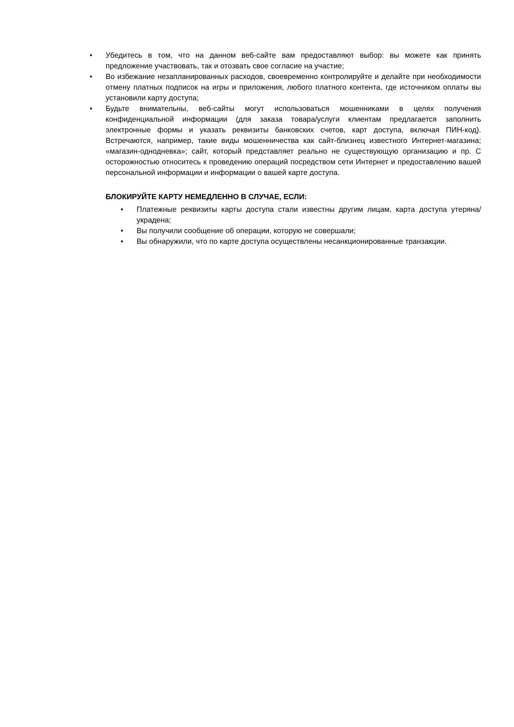• Убедитесь в том, что на данном веб-сайте вам предоставляют выбор: вы можете как принять предложение участвовать, так и отозвать свое согласие на участие;
• Во избежание незапланированных расходов, своевременно контролируйте и делайте при необходимости отмену платных подписок на игры и приложения, любого платного контента, где источником оплаты вы установили карту доступа;
• Будьте внимательны, веб-сайты могут использоваться мошенниками в целях получения конфиденциальной информации (для заказа товара/услуги клиентам предлагается заполнить электронные формы и указать реквизиты банковских счетов, карт доступа, включая ПИН-код). Встречаются, например, такие виды мошенничества как сайт-близнец известного Интернет-магазина; «магазин-однодневка»; сайт, который представляет реально не существующую организацию и пр. С осторожностью относитесь к проведению операций посредством сети Интернет и предоставлению вашей персональной информации и информации о вашей карте доступа.
БЛОКИРУЙТЕ КАРТУ НЕМЕДЛЕННО В СЛУЧАЕ, ЕСЛИ:
• Платежные реквизиты карты доступа стали известны другим лицам, карта доступа утеряна/украдена;
• Вы получили сообщение об операции, которую не совершали;
• Вы обнаружили, что по карте доступа осуществлены несанкционированные транзакции.